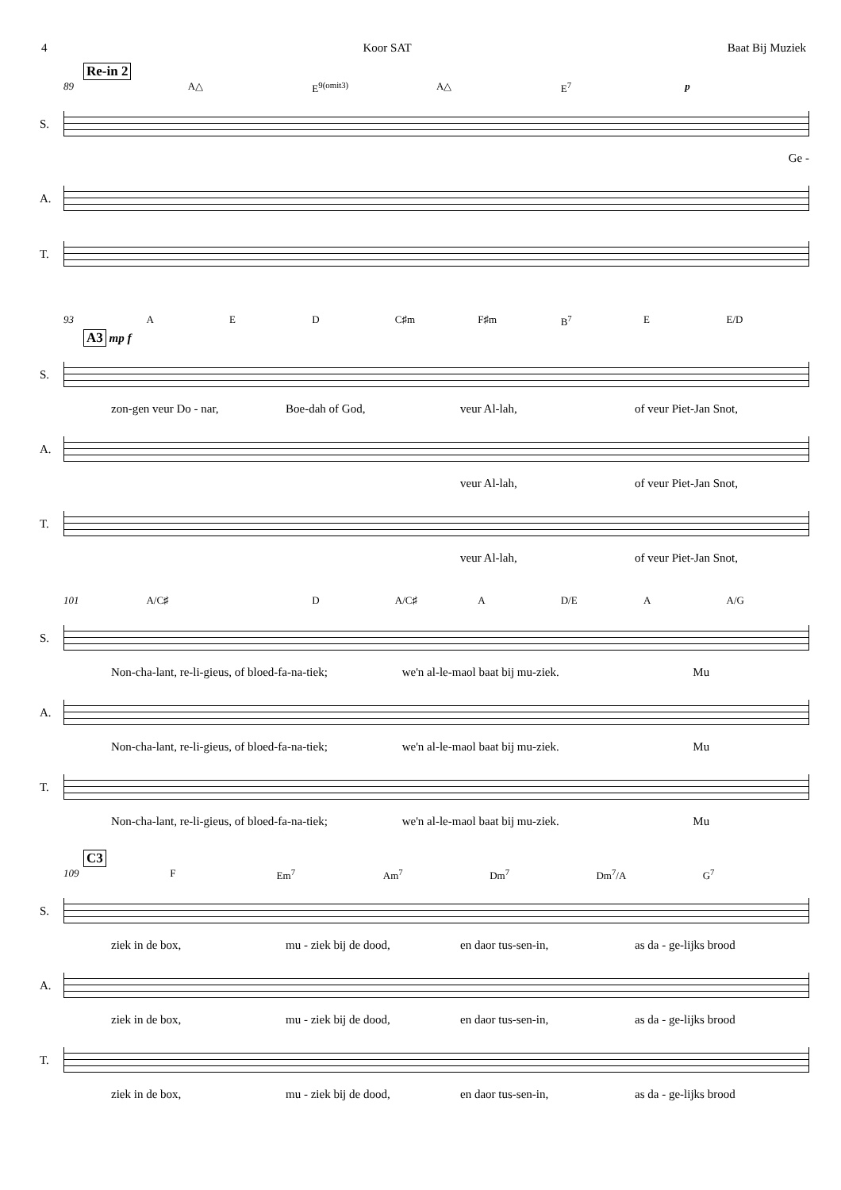4 Koor SAT Baat Bij Muziek
Re-in 2
89 A△ E<sup>9(omit3)</sup> A△ E<sup>7</sup> p
S.
Ge -
A.
T.
93 A E D C♯m F♯m B<sup>7</sup> E E/D
A3
mp f
S.
zon-gen veur Do - nar, Boe-dah of God, veur Al-lah, of veur Piet-Jan Snot,
A.
veur Al-lah, of veur Piet-Jan Snot,
T.
veur Al-lah, of veur Piet-Jan Snot,
101 A/C♯ D A/C♯ A D/E A A/G
S.
Non-cha-lant, re-li-gieus, of bloed-fa-na-tiek; we'n al-le-maol baat bij mu-ziek. Mu
A.
Non-cha-lant, re-li-gieus, of bloed-fa-na-tiek; we'n al-le-maol baat bij mu-ziek. Mu
T.
Non-cha-lant, re-li-gieus, of bloed-fa-na-tiek; we'n al-le-maol baat bij mu-ziek. Mu
C3
109 F Em<sup>7</sup> Am<sup>7</sup> Dm<sup>7</sup> Dm<sup>7</sup>/A G<sup>7</sup>
S.
ziek in de box, mu - ziek bij de dood, en daor tus-sen-in, as da - ge-lijks brood
A.
ziek in de box, mu - ziek bij de dood, en daor tus-sen-in, as da - ge-lijks brood
T.
ziek in de box, mu - ziek bij de dood, en daor tus-sen-in, as da - ge-lijks brood